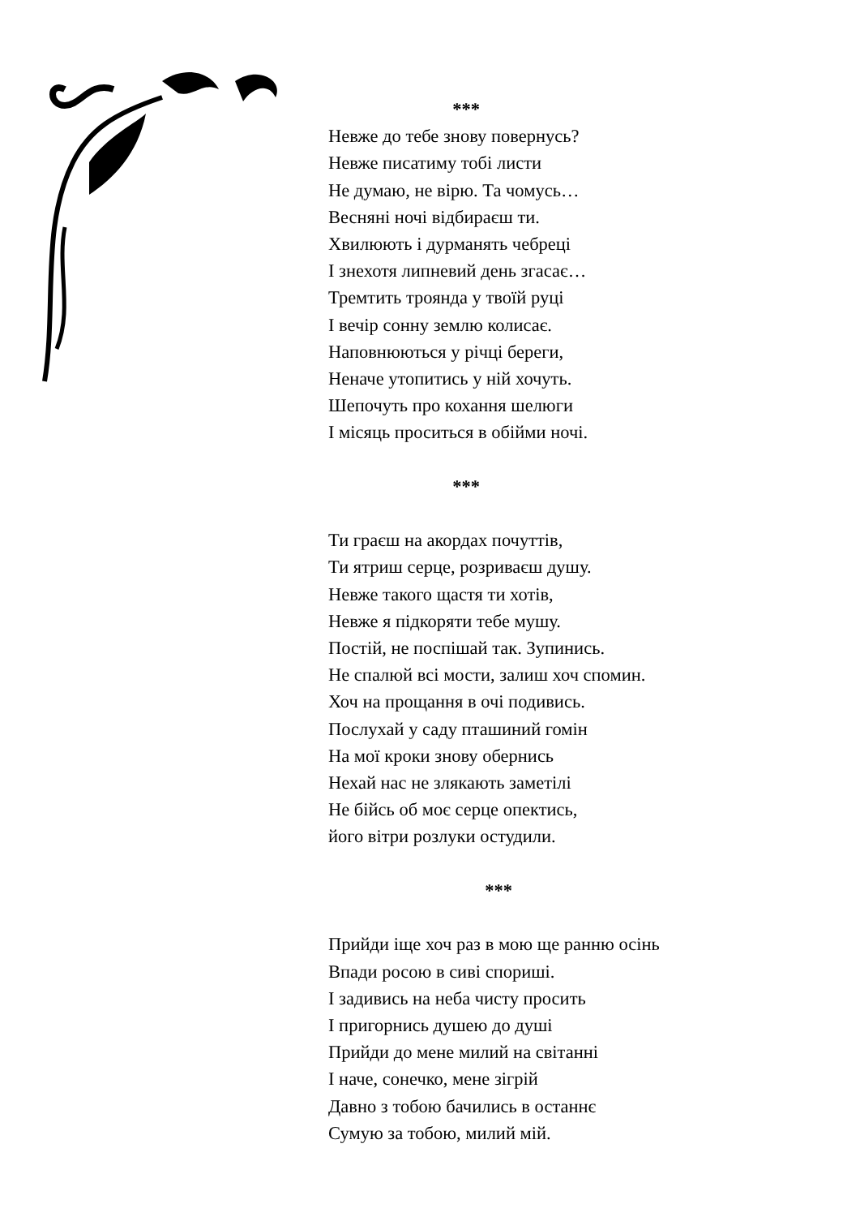***
Невже до тебе знову повернусь?
Невже писатиму тобі листи
Не думаю, не вірю. Та чомусь…
Весняні ночі відбираєш ти.
Хвилюють і дурманять чебреці
І знехотя липневий день згасає…
Тремтить троянда у твоїй руці
І вечір сонну землю колисає.
Наповнюються у річці береги,
Неначе утопитись у ній хочуть.
Шепочуть про кохання шелюги
І місяць проситься в обійми ночі.
***
Ти граєш на акордах почуттів,
Ти ятриш серце, розриваєш душу.
Невже такого щастя ти хотів,
Невже я підкоряти тебе мушу.
Постій, не поспішай так. Зупинись.
Не спалюй всі мости, залиш хоч спомин.
Хоч на прощання в очі подивись.
Послухай у саду пташиний гомін
На мої кроки знову обернись
Нехай нас не злякають заметілі
Не бійсь об моє серце опектись,
його вітри розлуки остудили.
***
Прийди іще хоч раз в мою ще ранню осінь
Впади росою в сиві спориші.
І задивись на неба чисту просить
І пригорнись душею до душі
Прийди до мене милий на світанні
І наче, сонечко, мене зігрій
Давно з тобою бачились в останнє
Сумую за тобою, милий мій.